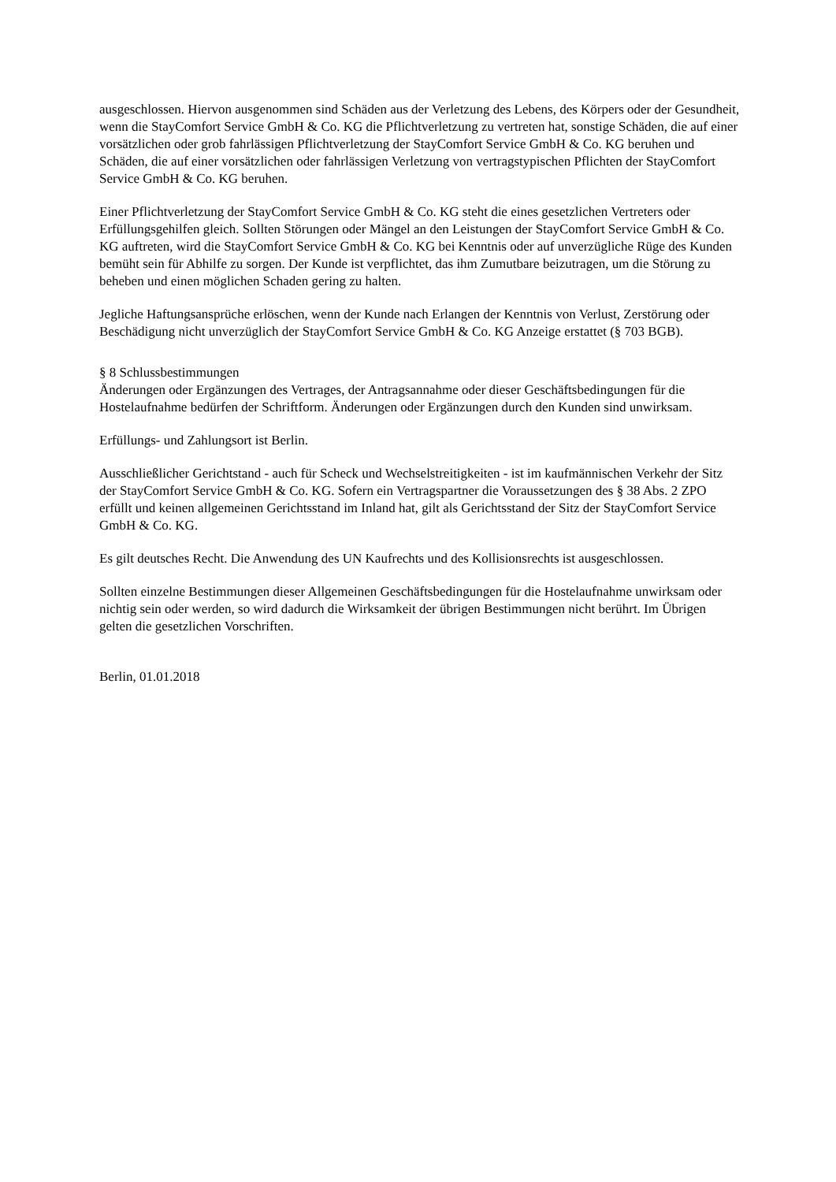ausgeschlossen. Hiervon ausgenommen sind Schäden aus der Verletzung des Lebens, des Körpers oder der Gesundheit, wenn die StayComfort Service GmbH & Co. KG die Pflichtverletzung zu vertreten hat, sonstige Schäden, die auf einer vorsätzlichen oder grob fahrlässigen Pflichtverletzung der StayComfort Service GmbH & Co. KG beruhen und Schäden, die auf einer vorsätzlichen oder fahrlässigen Verletzung von vertragstypischen Pflichten der StayComfort Service GmbH & Co. KG beruhen.
Einer Pflichtverletzung der StayComfort Service GmbH & Co. KG steht die eines gesetzlichen Vertreters oder Erfüllungsgehilfen gleich. Sollten Störungen oder Mängel an den Leistungen der StayComfort Service GmbH & Co. KG auftreten, wird die StayComfort Service GmbH & Co. KG bei Kenntnis oder auf unverzügliche Rüge des Kunden bemüht sein für Abhilfe zu sorgen. Der Kunde ist verpflichtet, das ihm Zumutbare beizutragen, um die Störung zu beheben und einen möglichen Schaden gering zu halten.
Jegliche Haftungsansprüche erlöschen, wenn der Kunde nach Erlangen der Kenntnis von Verlust, Zerstörung oder Beschädigung nicht unverzüglich der StayComfort Service GmbH & Co. KG Anzeige erstattet (§ 703 BGB).
§ 8 Schlussbestimmungen
Änderungen oder Ergänzungen des Vertrages, der Antragsannahme oder dieser Geschäftsbedingungen für die Hostelaufnahme bedürfen der Schriftform. Änderungen oder Ergänzungen durch den Kunden sind unwirksam.
Erfüllungs- und Zahlungsort ist Berlin.
Ausschließlicher Gerichtstand - auch für Scheck und Wechselstreitigkeiten - ist im kaufmännischen Verkehr der Sitz der StayComfort Service GmbH & Co. KG. Sofern ein Vertragspartner die Voraussetzungen des § 38 Abs. 2 ZPO erfüllt und keinen allgemeinen Gerichtsstand im Inland hat, gilt als Gerichtsstand der Sitz der StayComfort Service GmbH & Co. KG.
Es gilt deutsches Recht. Die Anwendung des UN Kaufrechts und des Kollisionsrechts ist ausgeschlossen.
Sollten einzelne Bestimmungen dieser Allgemeinen Geschäftsbedingungen für die Hostelaufnahme unwirksam oder nichtig sein oder werden, so wird dadurch die Wirksamkeit der übrigen Bestimmungen nicht berührt. Im Übrigen gelten die gesetzlichen Vorschriften.
Berlin, 01.01.2018